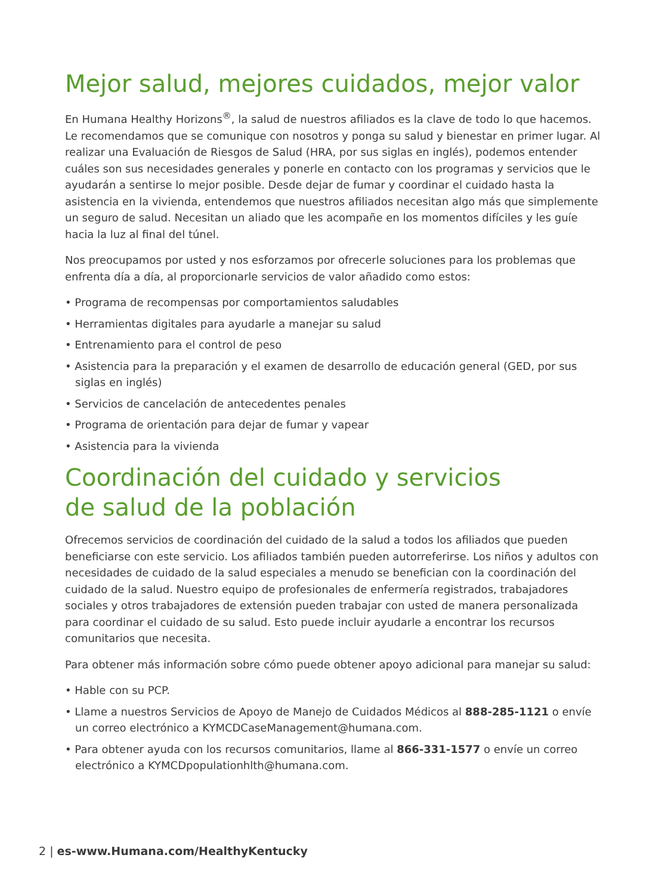Mejor salud, mejores cuidados, mejor valor
En Humana Healthy Horizons<sup>®</sup>, la salud de nuestros afiliados es la clave de todo lo que hacemos. Le recomendamos que se comunique con nosotros y ponga su salud y bienestar en primer lugar. Al realizar una Evaluación de Riesgos de Salud (HRA, por sus siglas en inglés), podemos entender cuáles son sus necesidades generales y ponerle en contacto con los programas y servicios que le ayudarán a sentirse lo mejor posible. Desde dejar de fumar y coordinar el cuidado hasta la asistencia en la vivienda, entendemos que nuestros afiliados necesitan algo más que simplemente un seguro de salud. Necesitan un aliado que les acompañe en los momentos difíciles y les guíe hacia la luz al final del túnel.
Nos preocupamos por usted y nos esforzamos por ofrecerle soluciones para los problemas que enfrenta día a día, al proporcionarle servicios de valor añadido como estos:
• Programa de recompensas por comportamientos saludables
• Herramientas digitales para ayudarle a manejar su salud
• Entrenamiento para el control de peso
• Asistencia para la preparación y el examen de desarrollo de educación general (GED, por sus siglas en inglés)
• Servicios de cancelación de antecedentes penales
• Programa de orientación para dejar de fumar y vapear
• Asistencia para la vivienda
Coordinación del cuidado y servicios
de salud de la población
Ofrecemos servicios de coordinación del cuidado de la salud a todos los afiliados que pueden beneficiarse con este servicio. Los afiliados también pueden autorreferirse. Los niños y adultos con necesidades de cuidado de la salud especiales a menudo se benefician con la coordinación del cuidado de la salud. Nuestro equipo de profesionales de enfermería registrados, trabajadores sociales y otros trabajadores de extensión pueden trabajar con usted de manera personalizada para coordinar el cuidado de su salud. Esto puede incluir ayudarle a encontrar los recursos comunitarios que necesita.
Para obtener más información sobre cómo puede obtener apoyo adicional para manejar su salud:
• Hable con su PCP.
• Llame a nuestros Servicios de Apoyo de Manejo de Cuidados Médicos al 888-285-1121 o envíe un correo electrónico a KYMCDCaseManagement@humana.com.
• Para obtener ayuda con los recursos comunitarios, llame al 866-331-1577 o envíe un correo electrónico a KYMCDpopulationhlth@humana.com.
2 | es-www.Humana.com/HealthyKentucky